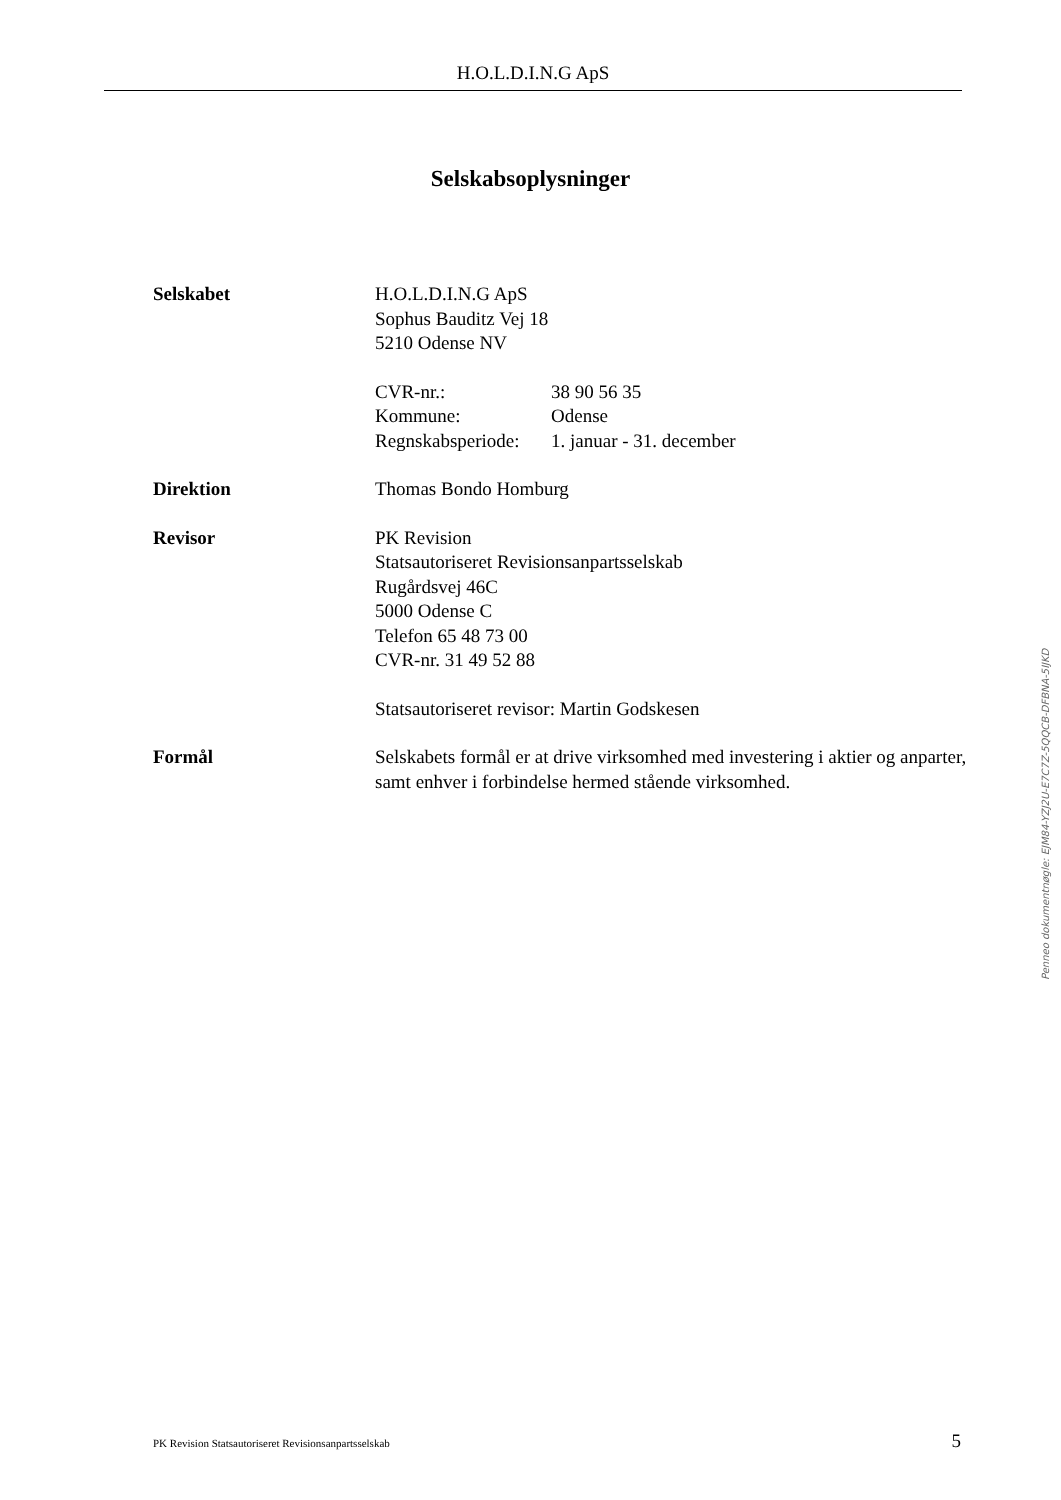H.O.L.D.I.N.G ApS
Selskabsoplysninger
Selskabet H.O.L.D.I.N.G ApS
Sophus Bauditz Vej 18
5210 Odense NV
CVR-nr.: 38 90 56 35
Kommune: Odense
Regnskabsperiode: 1. januar - 31. december
Direktion Thomas Bondo Homburg
Revisor PK Revision
Statsautoriseret Revisionsanpartsselskab
Rugårdsvej 46C
5000 Odense C
Telefon 65 48 73 00
CVR-nr. 31 49 52 88
Statsautoriseret revisor: Martin Godskesen
Formål Selskabets formål er at drive virksomhed med investering i aktier og anparter, samt enhver i forbindelse hermed stående virksomhed.
Penneo dokumentnøgle: EJM84-YZJ2U-E7C7Z-5QQCB-DFBNA-5IJKD
PK Revision Statsautoriseret Revisionsanpartsselskab 5